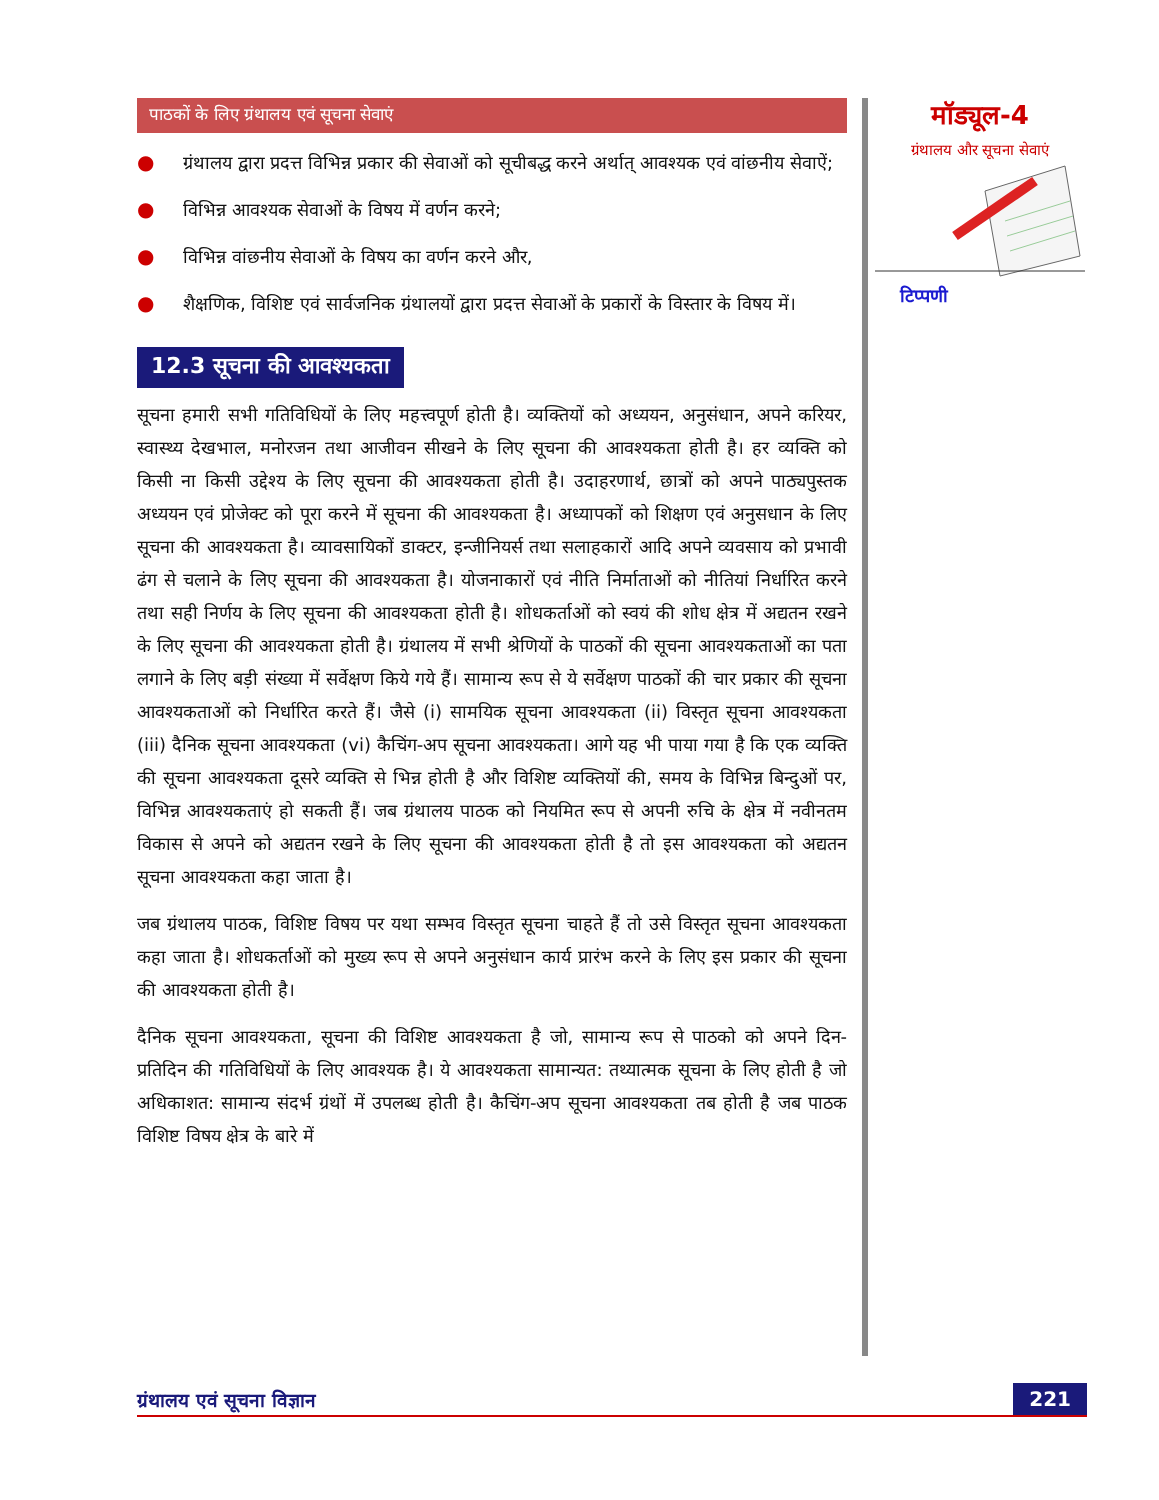पाठकों के लिए ग्रंथालय एवं सूचना सेवाएं
● ग्रंथालय द्वारा प्रदत्त विभिन्न प्रकार की सेवाओं को सूचीबद्ध करने अर्थात् आवश्यक एवं वांछनीय सेवाऐं;
● विभिन्न आवश्यक सेवाओं के विषय में वर्णन करने;
● विभिन्न वांछनीय सेवाओं के विषय का वर्णन करने और,
● शैक्षणिक, विशिष्ट एवं सार्वजनिक ग्रंथालयों द्वारा प्रदत्त सेवाओं के प्रकारों के विस्तार के विषय में।
12.3 सूचना की आवश्यकता
सूचना हमारी सभी गतिविधियों के लिए महत्त्वपूर्ण होती है। व्यक्तियों को अध्ययन, अनुसंधान, अपने करियर, स्वास्थ्य देखभाल, मनोरजन तथा आजीवन सीखने के लिए सूचना की आवश्यकता होती है। हर व्यक्ति को किसी ना किसी उद्देश्य के लिए सूचना की आवश्यकता होती है। उदाहरणार्थ, छात्रों को अपने पाठ्यपुस्तक अध्ययन एवं प्रोजेक्ट को पूरा करने में सूचना की आवश्यकता है। अध्यापकों को शिक्षण एवं अनुसधान के लिए सूचना की आवश्यकता है। व्यावसायिकों डाक्टर, इन्जीनियर्स तथा सलाहकारों आदि अपने व्यवसाय को प्रभावी ढंग से चलाने के लिए सूचना की आवश्यकता है। योजनाकारों एवं नीति निर्माताओं को नीतियां निर्धारित करने तथा सही निर्णय के लिए सूचना की आवश्यकता होती है। शोधकर्ताओं को स्वयं की शोध क्षेत्र में अद्यतन रखने के लिए सूचना की आवश्यकता होती है। ग्रंथालय में सभी श्रेणियों के पाठकों की सूचना आवश्यकताओं का पता लगाने के लिए बड़ी संख्या में सर्वेक्षण किये गये हैं। सामान्य रूप से ये सर्वेक्षण पाठकों की चार प्रकार की सूचना आवश्यकताओं को निर्धारित करते हैं। जैसे (i) सामयिक सूचना आवश्यकता (ii) विस्तृत सूचना आवश्यकता (iii) दैनिक सूचना आवश्यकता (vi) कैचिंग-अप सूचना आवश्यकता। आगे यह भी पाया गया है कि एक व्यक्ति की सूचना आवश्यकता दूसरे व्यक्ति से भिन्न होती है और विशिष्ट व्यक्तियों की, समय के विभिन्न बिन्दुओं पर, विभिन्न आवश्यकताएं हो सकती हैं। जब ग्रंथालय पाठक को नियमित रूप से अपनी रुचि के क्षेत्र में नवीनतम विकास से अपने को अद्यतन रखने के लिए सूचना की आवश्यकता होती है तो इस आवश्यकता को अद्यतन सूचना आवश्यकता कहा जाता है।
जब ग्रंथालय पाठक, विशिष्ट विषय पर यथा सम्भव विस्तृत सूचना चाहते हैं तो उसे विस्तृत सूचना आवश्यकता कहा जाता है। शोधकर्ताओं को मुख्य रूप से अपने अनुसंधान कार्य प्रारंभ करने के लिए इस प्रकार की सूचना की आवश्यकता होती है।
दैनिक सूचना आवश्यकता, सूचना की विशिष्ट आवश्यकता है जो, सामान्य रूप से पाठको को अपने दिन-प्रतिदिन की गतिविधियों के लिए आवश्यक है। ये आवश्यकता सामान्यत: तथ्यात्मक सूचना के लिए होती है जो अधिकाशत: सामान्य संदर्भ ग्रंथों में उपलब्ध होती है। कैचिंग-अप सूचना आवश्यकता तब होती है जब पाठक विशिष्ट विषय क्षेत्र के बारे में
मॉड्यूल-4
ग्रंथालय और सूचना सेवाएं
टिप्पणी
ग्रंथालय एवं सूचना विज्ञान 221